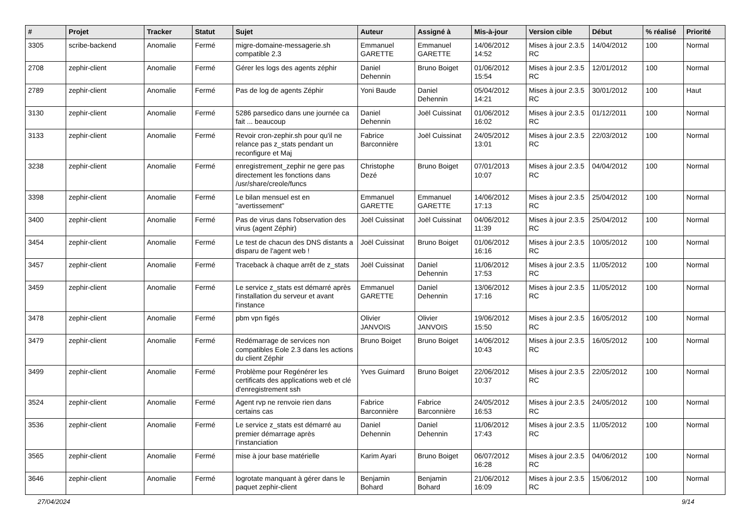| # | Projet | Tracker | Statut | Sujet | Auteur | Assigné à | Mis-à-jour | Version cible | Début | % réalisé | Priorité |
| --- | --- | --- | --- | --- | --- | --- | --- | --- | --- | --- | --- |
| 3305 | scribe-backend | Anomalie | Fermé | migre-domaine-messagerie.sh compatible 2.3 | Emmanuel GARETTE | Emmanuel GARETTE | 14/06/2012 14:52 | Mises à jour 2.3.5 RC | 14/04/2012 | 100 | Normal |
| 2708 | zephir-client | Anomalie | Fermé | Gérer les logs des agents zéphir | Daniel Dehennin | Bruno Boiget | 01/06/2012 15:54 | Mises à jour 2.3.5 RC | 12/01/2012 | 100 | Normal |
| 2789 | zephir-client | Anomalie | Fermé | Pas de log de agents Zéphir | Yoni Baude | Daniel Dehennin | 05/04/2012 14:21 | Mises à jour 2.3.5 RC | 30/01/2012 | 100 | Haut |
| 3130 | zephir-client | Anomalie | Fermé | 5286 parsedico dans une journée ca fait ... beaucoup | Daniel Dehennin | Joël Cuissinat | 01/06/2012 16:02 | Mises à jour 2.3.5 RC | 01/12/2011 | 100 | Normal |
| 3133 | zephir-client | Anomalie | Fermé | Revoir cron-zephir.sh pour qu'il ne relance pas z_stats pendant un reconfigure et Maj | Fabrice Barconnière | Joël Cuissinat | 24/05/2012 13:01 | Mises à jour 2.3.5 RC | 22/03/2012 | 100 | Normal |
| 3238 | zephir-client | Anomalie | Fermé | enregistrement_zephir ne gere pas directement les fonctions dans /usr/share/creole/funcs | Christophe Dezé | Bruno Boiget | 07/01/2013 10:07 | Mises à jour 2.3.5 RC | 04/04/2012 | 100 | Normal |
| 3398 | zephir-client | Anomalie | Fermé | Le bilan mensuel est en "avertissement" | Emmanuel GARETTE | Emmanuel GARETTE | 14/06/2012 17:13 | Mises à jour 2.3.5 RC | 25/04/2012 | 100 | Normal |
| 3400 | zephir-client | Anomalie | Fermé | Pas de virus dans l'observation des virus (agent Zéphir) | Joël Cuissinat | Joël Cuissinat | 04/06/2012 11:39 | Mises à jour 2.3.5 RC | 25/04/2012 | 100 | Normal |
| 3454 | zephir-client | Anomalie | Fermé | Le test de chacun des DNS distants a disparu de l'agent web ! | Joël Cuissinat | Bruno Boiget | 01/06/2012 16:16 | Mises à jour 2.3.5 RC | 10/05/2012 | 100 | Normal |
| 3457 | zephir-client | Anomalie | Fermé | Traceback à chaque arrêt de z_stats | Joël Cuissinat | Daniel Dehennin | 11/06/2012 17:53 | Mises à jour 2.3.5 RC | 11/05/2012 | 100 | Normal |
| 3459 | zephir-client | Anomalie | Fermé | Le service z_stats est démarré après l'installation du serveur et avant l'instance | Emmanuel GARETTE | Daniel Dehennin | 13/06/2012 17:16 | Mises à jour 2.3.5 RC | 11/05/2012 | 100 | Normal |
| 3478 | zephir-client | Anomalie | Fermé | pbm vpn figés | Olivier JANVOIS | Olivier JANVOIS | 19/06/2012 15:50 | Mises à jour 2.3.5 RC | 16/05/2012 | 100 | Normal |
| 3479 | zephir-client | Anomalie | Fermé | Redémarrage de services non compatibles Eole 2.3 dans les actions du client Zéphir | Bruno Boiget | Bruno Boiget | 14/06/2012 10:43 | Mises à jour 2.3.5 RC | 16/05/2012 | 100 | Normal |
| 3499 | zephir-client | Anomalie | Fermé | Problème pour Regénérer les certificats des applications web et clé d'enregistrement ssh | Yves Guimard | Bruno Boiget | 22/06/2012 10:37 | Mises à jour 2.3.5 RC | 22/05/2012 | 100 | Normal |
| 3524 | zephir-client | Anomalie | Fermé | Agent rvp ne renvoie rien dans certains cas | Fabrice Barconnière | Fabrice Barconnière | 24/05/2012 16:53 | Mises à jour 2.3.5 RC | 24/05/2012 | 100 | Normal |
| 3536 | zephir-client | Anomalie | Fermé | Le service z_stats est démarré au premier démarrage après l’instanciation | Daniel Dehennin | Daniel Dehennin | 11/06/2012 17:43 | Mises à jour 2.3.5 RC | 11/05/2012 | 100 | Normal |
| 3565 | zephir-client | Anomalie | Fermé | mise à jour base matérielle | Karim Ayari | Bruno Boiget | 06/07/2012 16:28 | Mises à jour 2.3.5 RC | 04/06/2012 | 100 | Normal |
| 3646 | zephir-client | Anomalie | Fermé | logrotate manquant à gérer dans le paquet zephir-client | Benjamin Bohard | Benjamin Bohard | 21/06/2012 16:09 | Mises à jour 2.3.5 RC | 15/06/2012 | 100 | Normal |
27/04/2024 9/14